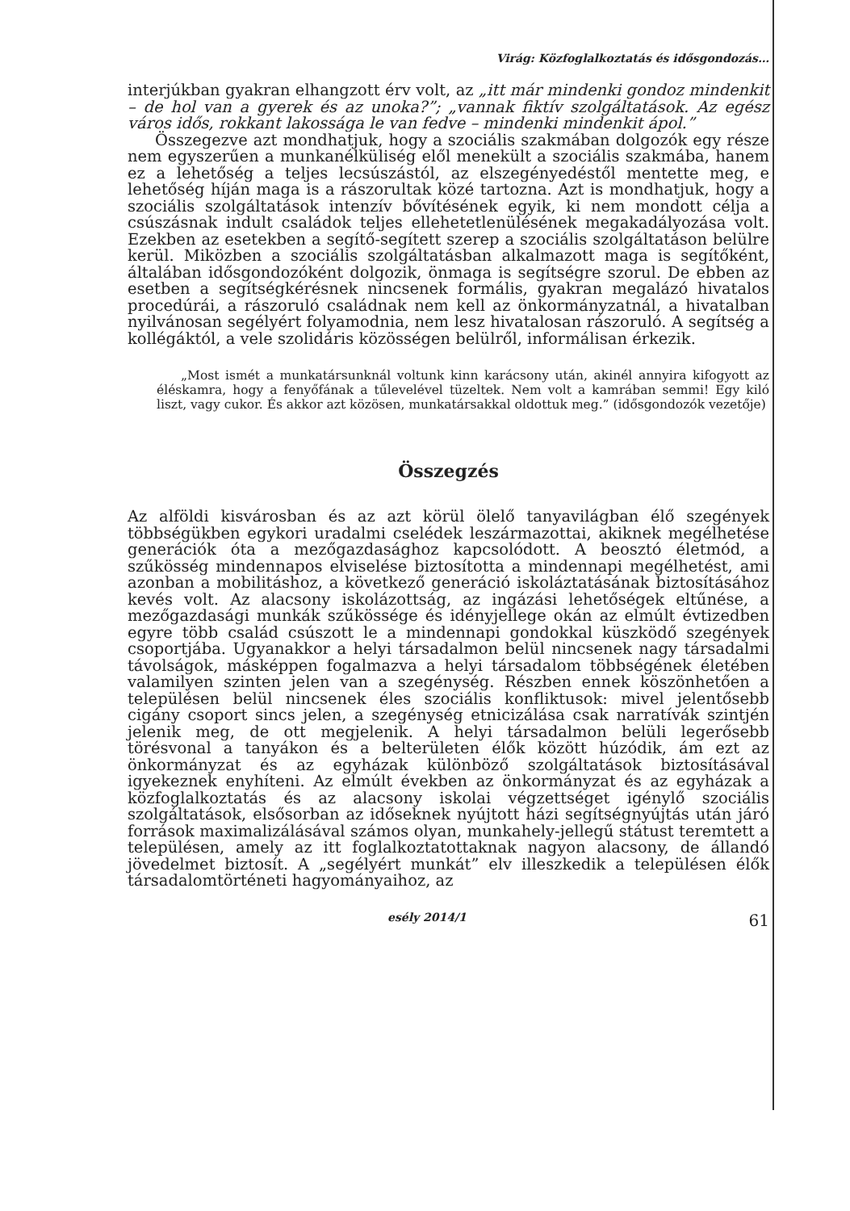Virág: Közfoglalkoztatás és idősgondozás…
interjúkban gyakran elhangzott érv volt, az „itt már mindenki gondoz mindenkit – de hol van a gyerek és az unoka?”; „vannak fiktív szolgáltatások. Az egész város idős, rokkant lakossága le van fedve – mindenki mindenkit ápol.”
Összegezve azt mondhatjuk, hogy a szociális szakmában dolgozók egy része nem egyszerűen a munkanélküliség elől menekült a szociális szakmába, hanem ez a lehetőség a teljes lecsúszástól, az elszegényedéstől mentette meg, e lehetőség híján maga is a rászorultak közé tartozna. Azt is mondhatjuk, hogy a szociális szolgáltatások intenzív bővítésének egyik, ki nem mondott célja a csúszásnak indult családok teljes ellehetetlenülésének megakadályozása volt. Ezekben az esetekben a segítő-segített szerep a szociális szolgáltatáson belülre kerül. Miközben a szociális szolgáltatásban alkalmazott maga is segítőként, általában idősgondozóként dolgozik, önmaga is segítségre szorul. De ebben az esetben a segítségkérésnek nincsenek formális, gyakran megalázó hivatalos procedúrái, a rászoruló családnak nem kell az önkormányzatnál, a hivatalban nyilvánosan segélyért folyamodnia, nem lesz hivatalosan rászoruló. A segítség a kollégáktól, a vele szolidáris közösségen belülről, informálisan érkezik.
„Most ismét a munkatársunknál voltunk kinn karácsony után, akinél annyira kifogyott az éléskamra, hogy a fenyőfának a tűlevelével tüzeltek. Nem volt a kamrában semmi! Egy kiló liszt, vagy cukor. És akkor azt közösen, munkatársakkal oldottuk meg.” (idősgondozók vezetője)
Összegzés
Az alföldi kisvárosban és az azt körül ölelő tanyavilágban élő szegények többségükben egykori uradalmi cselédek leszármazottai, akiknek megélhetése generációk óta a mezőgazdasághoz kapcsolódott. A beosztó életmód, a szűkösség mindennapos elviselése biztosította a mindennapi megélhetést, ami azonban a mobilitáshoz, a következő generáció iskoláztatásának biztosításához kevés volt. Az alacsony iskolázottság, az ingázási lehetőségek eltűnése, a mezőgazdasági munkák szűkössége és idényjellege okán az elmúlt évtizedben egyre több család csúszott le a mindennapi gondokkal küszködő szegények csoportjába. Ugyanakkor a helyi társadalmon belül nincsenek nagy társadalmi távolságok, másképpen fogalmazva a helyi társadalom többségének életében valamilyen szinten jelen van a szegénység. Részben ennek köszönhetően a településen belül nincsenek éles szociális konfliktusok: mivel jelentősebb cigány csoport sincs jelen, a szegénység etnicizálása csak narratívák szintjén jelenik meg, de ott megjelenik. A helyi társadalmon belüli legerősebb törésvonal a tanyákon és a belterületen élők között húzódik, ám ezt az önkormányzat és az egyházak különböző szolgáltatások biztosításával igyekeznek enyhíteni. Az elmúlt években az önkormányzat és az egyházak a közfoglalkoztatás és az alacsony iskolai végzettséget igénylő szociális szolgáltatások, elsősorban az időseknek nyújtott házi segítségnyújtás után járó források maximalizálásával számos olyan, munkahely-jellegű státust teremtett a településen, amely az itt foglalkoztatottaknak nagyon alacsony, de állandó jövedelmet biztosít. A „segélyért munkát” elv illeszkedik a településen élők társadalomtörténeti hagyományaihoz, az
esély 2014/1 61